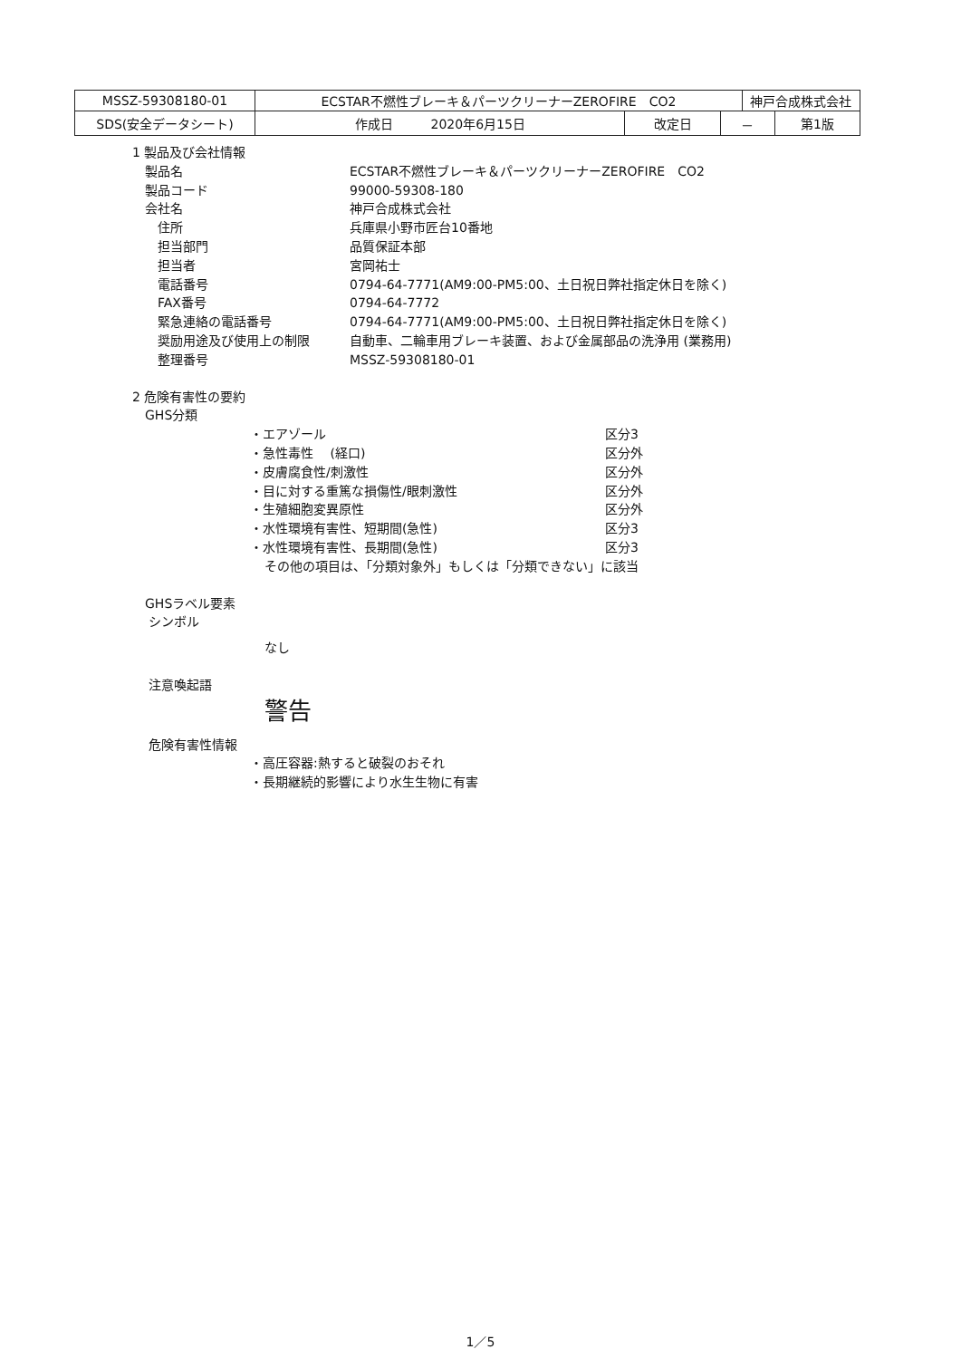| MSSZ-59308180-01 | ECSTAR不燃性ブレーキ＆パーツクリーナーZEROFIRE CO2 | | | 神戸合成株式会社 | |
| SDS(安全データシート) | 作成日 2020年6月15日 | 改定日 | － | | 第1版 |
1 製品及び会社情報
　製品名 ECSTAR不燃性ブレーキ＆パーツクリーナーZEROFIRE　CO2
　製品コード 99000-59308-180
　会社名 神戸合成株式会社
　　住所 兵庫県小野市匠台10番地
　　担当部門 品質保証本部
　　担当者 宮岡祐士
　　電話番号 0794-64-7771(AM9:00-PM5:00、土日祝日弊社指定休日を除く)
　　FAX番号 0794-64-7772
　　緊急連絡の電話番号 0794-64-7771(AM9:00-PM5:00、土日祝日弊社指定休日を除く)
　　奨励用途及び使用上の制限 自動車、二輪車用ブレーキ装置、および金属部品の洗浄用 (業務用)
　　整理番号 MSSZ-59308180-01
2 危険有害性の要約
　GHS分類
・エアゾール 区分3
・急性毒性　 (経口) 区分外
・皮膚腐食性/刺激性 区分外
・目に対する重篤な損傷性/眼刺激性 区分外
・生殖細胞変異原性 区分外
・水性環境有害性、短期間(急性) 区分3
・水性環境有害性、長期間(急性) 区分3
その他の項目は、「分類対象外」もしくは「分類できない」に該当
　GHSラベル要素
　 シンボル
なし
　 注意喚起語
警告
　 危険有害性情報
・高圧容器:熱すると破裂のおそれ
・長期継続的影響により水生生物に有害
1／5